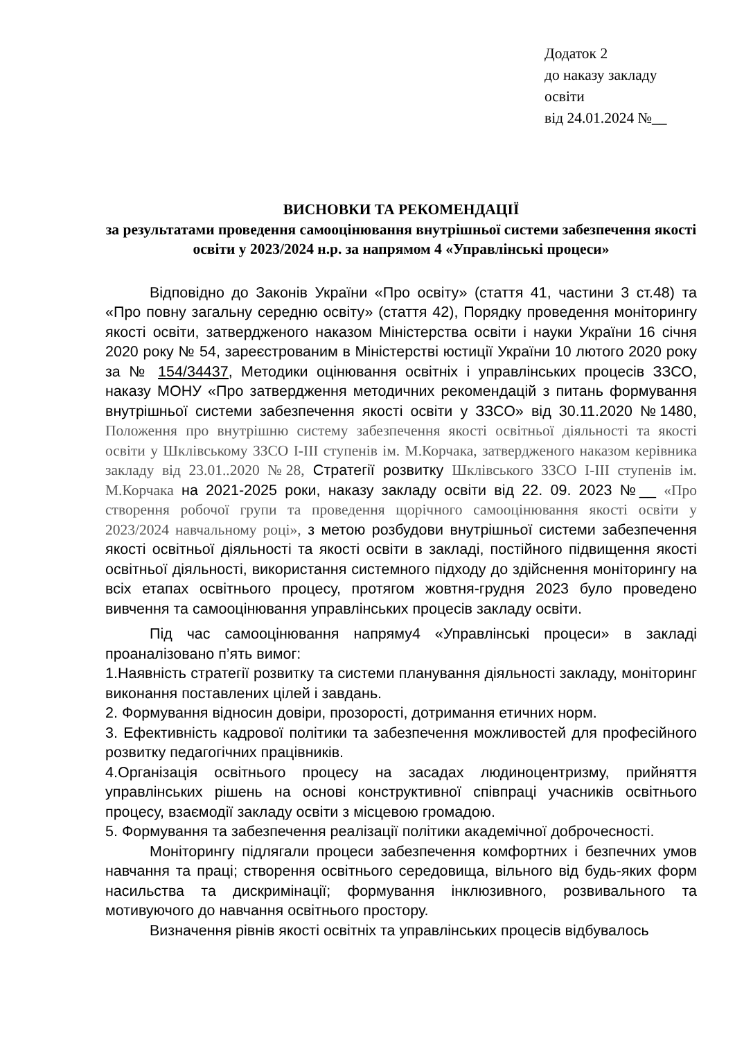Додаток 2
до наказу закладу освіти
від 24.01.2024 №__
ВИСНОВКИ ТА РЕКОМЕНДАЦІЇ
за результатами проведення самооцінювання внутрішньої системи забезпечення якості освіти у 2023/2024 н.р. за напрямом 4 «Управлінські процеси»
Відповідно до Законів України «Про освіту» (стаття 41, частини 3 ст.48) та «Про повну загальну середню освіту» (стаття 42), Порядку проведення моніторингу якості освіти, затвердженого наказом Міністерства освіти і науки України 16 січня 2020 року № 54, зареєстрованим в Міністерстві юстиції України 10 лютого 2020 року за № 154/34437, Методики оцінювання освітніх і управлінських процесів ЗЗСО, наказу МОНУ «Про затвердження методичних рекомендацій з питань формування внутрішньої системи забезпечення якості освіти у ЗЗСО» від 30.11.2020 №1480, Положення про внутрішню систему забезпечення якості освітньої діяльності та якості освіти у Шклівському ЗЗСО І-ІІІ ступенів ім. М.Корчака, затвердженого наказом керівника закладу від 23.01..2020 №28, Стратегії розвитку Шклівського ЗЗСО І-ІІІ ступенів ім. М.Корчака на 2021-2025 роки, наказу закладу освіти від 22. 09. 2023 №__ «Про створення робочої групи та проведення щорічного самооцінювання якості освіти у 2023/2024 навчальному році», з метою розбудови внутрішньої системи забезпечення якості освітньої діяльності та якості освіти в закладі, постійного підвищення якості освітньої діяльності, використання системного підходу до здійснення моніторингу на всіх етапах освітнього процесу, протягом жовтня-грудня 2023 було проведено вивчення та самооцінювання управлінських процесів закладу освіти.
Під час самооцінювання напряму4 «Управлінські процеси» в закладі проаналізовано п’ять вимог:
1.Наявність стратегії розвитку та системи планування діяльності закладу, моніторинг виконання поставлених цілей і завдань.
2. Формування відносин довіри, прозорості, дотримання етичних норм.
3. Ефективність кадрової політики та забезпечення можливостей для професійного розвитку педагогічних працівників.
4.Організація освітнього процесу на засадах людиноцентризму, прийняття управлінських рішень на основі конструктивної співпраці учасників освітнього процесу, взаємодії закладу освіти з місцевою громадою.
5. Формування та забезпечення реалізації політики академічної доброчесності.
Моніторингу підлягали процеси забезпечення комфортних і безпечних умов навчання та праці; створення освітнього середовища, вільного від будь-яких форм насильства та дискримінації; формування інклюзивного, розвивального та мотивуючого до навчання освітнього простору.
Визначення рівнів якості освітніх та управлінських процесів відбувалось